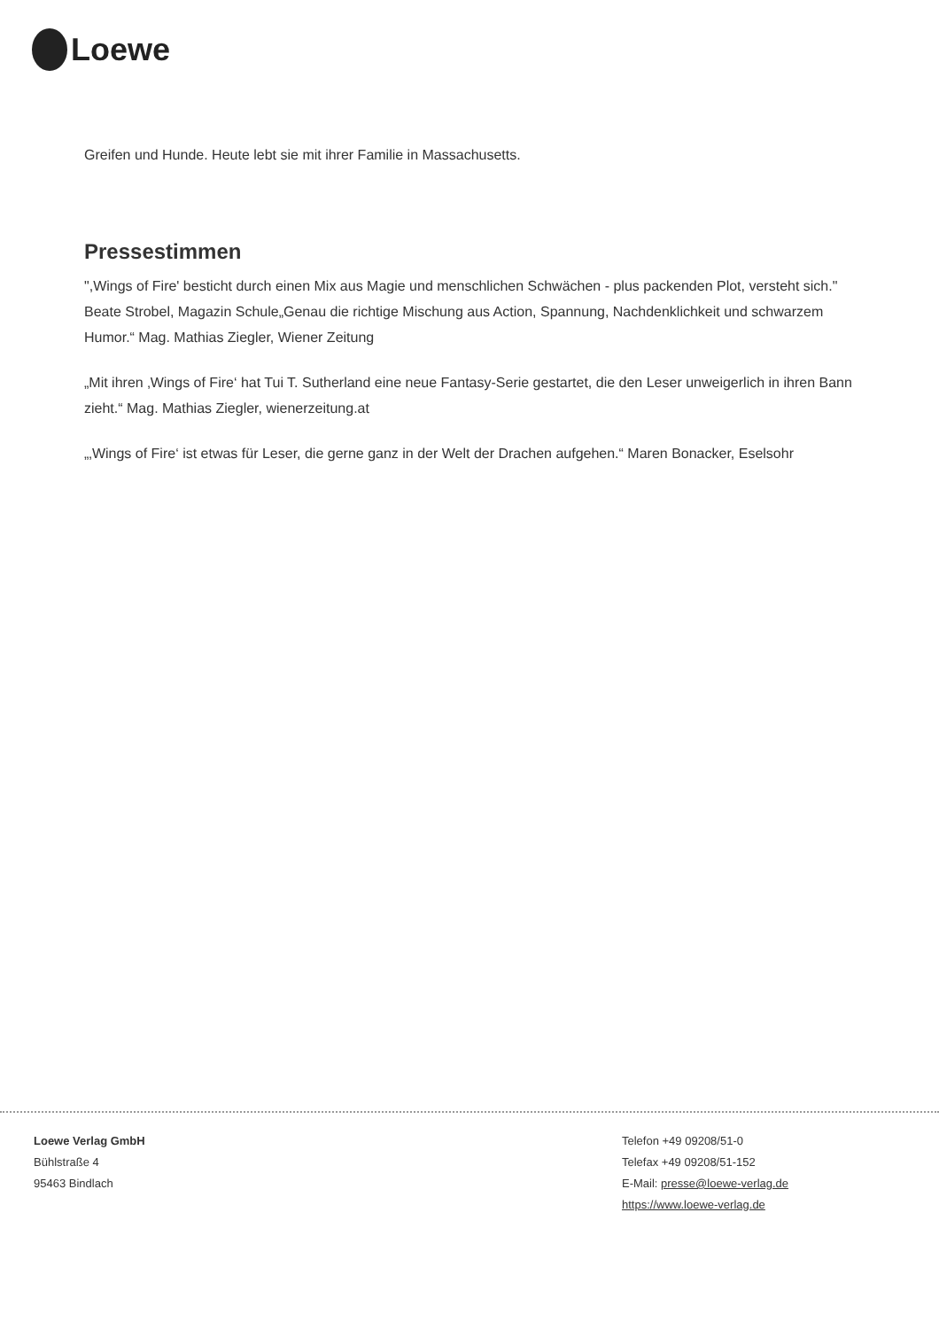Loewe
Greifen und Hunde. Heute lebt sie mit ihrer Familie in Massachusetts.
Pressestimmen
",Wings of Fire' besticht durch einen Mix aus Magie und menschlichen Schwächen - plus packenden Plot, versteht sich." Beate Strobel, Magazin Schule„Genau die richtige Mischung aus Action, Spannung, Nachdenklichkeit und schwarzem Humor.“ Mag. Mathias Ziegler, Wiener Zeitung
„Mit ihren ‚Wings of Fire‘ hat Tui T. Sutherland eine neue Fantasy-Serie gestartet, die den Leser unweigerlich in ihren Bann zieht.“ Mag. Mathias Ziegler, wienerzeitung.at
„‚Wings of Fire‘ ist etwas für Leser, die gerne ganz in der Welt der Drachen aufgehen.“ Maren Bonacker, Eselsohr
Loewe Verlag GmbH
Bühlstraße 4
95463 Bindlach
Telefon +49 09208/51-0
Telefax +49 09208/51-152
E-Mail: presse@loewe-verlag.de
https://www.loewe-verlag.de